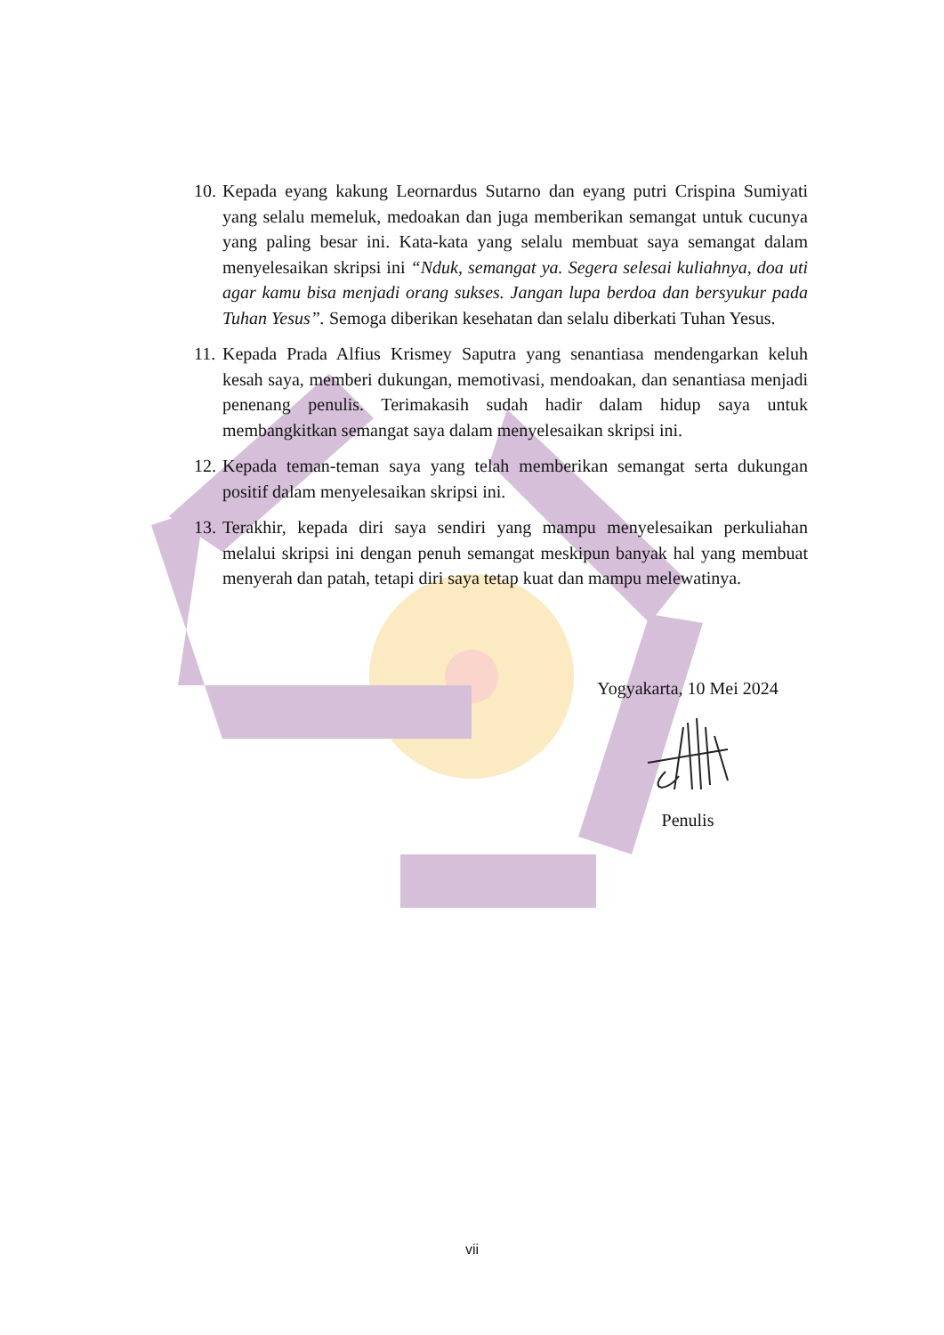10. Kepada eyang kakung Leornardus Sutarno dan eyang putri Crispina Sumiyati yang selalu memeluk, medoakan dan juga memberikan semangat untuk cucunya yang paling besar ini. Kata-kata yang selalu membuat saya semangat dalam menyelesaikan skripsi ini “Nduk, semangat ya. Segera selesai kuliahnya, doa uti agar kamu bisa menjadi orang sukses. Jangan lupa berdoa dan bersyukur pada Tuhan Yesus”. Semoga diberikan kesehatan dan selalu diberkati Tuhan Yesus.
11. Kepada Prada Alfius Krismey Saputra yang senantiasa mendengarkan keluh kesah saya, memberi dukungan, memotivasi, mendoakan, dan senantiasa menjadi penenang penulis. Terimakasih sudah hadir dalam hidup saya untuk membangkitkan semangat saya dalam menyelesaikan skripsi ini.
12. Kepada teman-teman saya yang telah memberikan semangat serta dukungan positif dalam menyelesaikan skripsi ini.
13. Terakhir, kepada diri saya sendiri yang mampu menyelesaikan perkuliahan melalui skripsi ini dengan penuh semangat meskipun banyak hal yang membuat menyerah dan patah, tetapi diri saya tetap kuat dan mampu melewatinya.
Yogyakarta, 10 Mei 2024 Penulis
vii